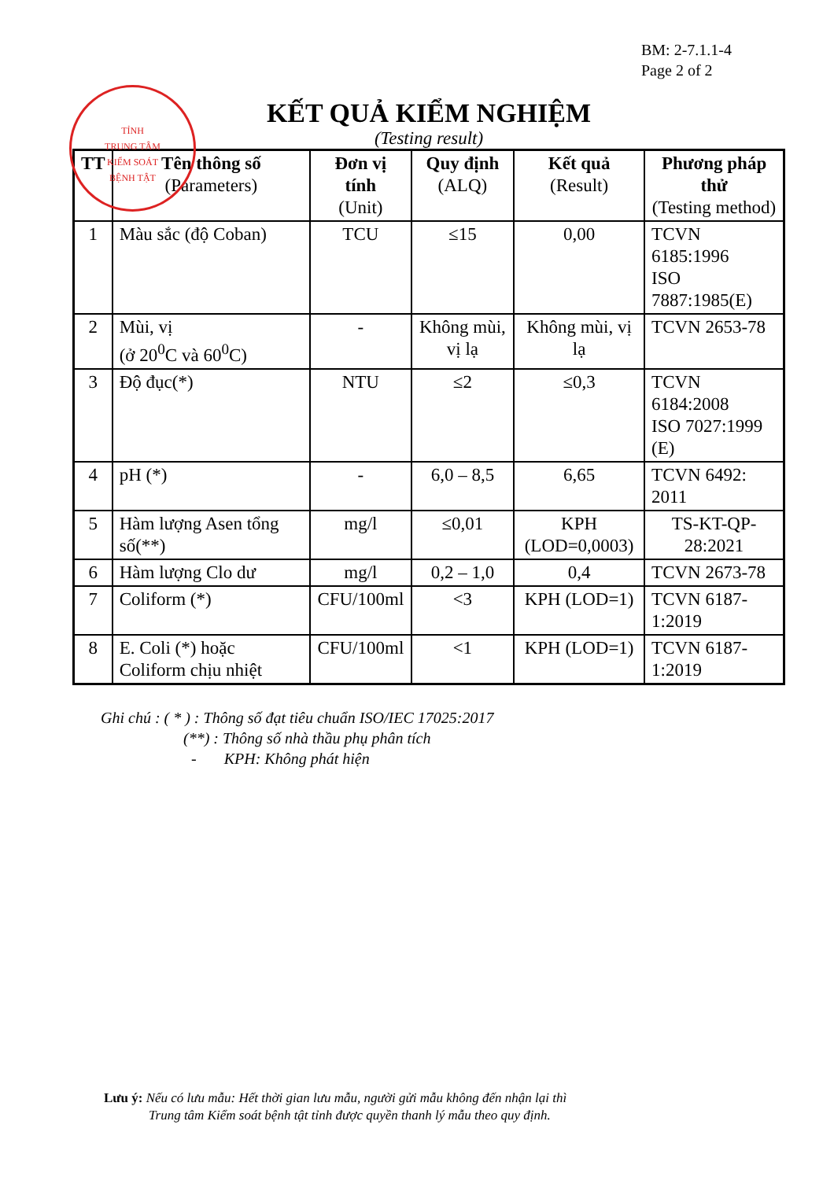BM: 2-7.1.1-4
Page 2 of 2
TỈNH
TRUNG TÂM
KIỂM SOÁT
BỆNH TẬT
KẾT QUẢ KIỂM NGHIỆM
(Testing result)
| TT | Tên thông số (Parameters) | Đơn vị tính (Unit) | Quy định (ALQ) | Kết quả (Result) | Phương pháp thử (Testing method) |
| --- | --- | --- | --- | --- | --- |
| 1 | Màu sắc (độ Coban) | TCU | ≤15 | 0,00 | TCVN 6185:1996 ISO 7887:1985(E) |
| 2 | Mùi, vị (ở 20<sup>0</sup>C và 60<sup>0</sup>C) | - | Không mùi, vị lạ | Không mùi, vị lạ | TCVN 2653-78 |
| 3 | Độ đục(*) | NTU | ≤2 | ≤0,3 | TCVN 6184:2008 ISO 7027:1999 (E) |
| 4 | pH (*) | - | 6,0 – 8,5 | 6,65 | TCVN 6492: 2011 |
| 5 | Hàm lượng Asen tổng số(**) | mg/l | ≤0,01 | KPH (LOD=0,0003) | TS-KT-QP-28:2021 |
| 6 | Hàm lượng Clo dư | mg/l | 0,2 – 1,0 | 0,4 | TCVN 2673-78 |
| 7 | Coliform (*) | CFU/100ml | <3 | KPH (LOD=1) | TCVN 6187-1:2019 |
| 8 | E. Coli (*) hoặc Coliform chịu nhiệt | CFU/100ml | <1 | KPH (LOD=1) | TCVN 6187-1:2019 |
Ghi chú : ( * ) : Thông số đạt tiêu chuẩn ISO/IEC 17025:2017
(**) : Thông số nhà thầu phụ phân tích
- KPH: Không phát hiện
Lưu ý: Nếu có lưu mẫu: Hết thời gian lưu mẫu, người gửi mẫu không đến nhận lại thì
Trung tâm Kiểm soát bệnh tật tỉnh được quyền thanh lý mẫu theo quy định.